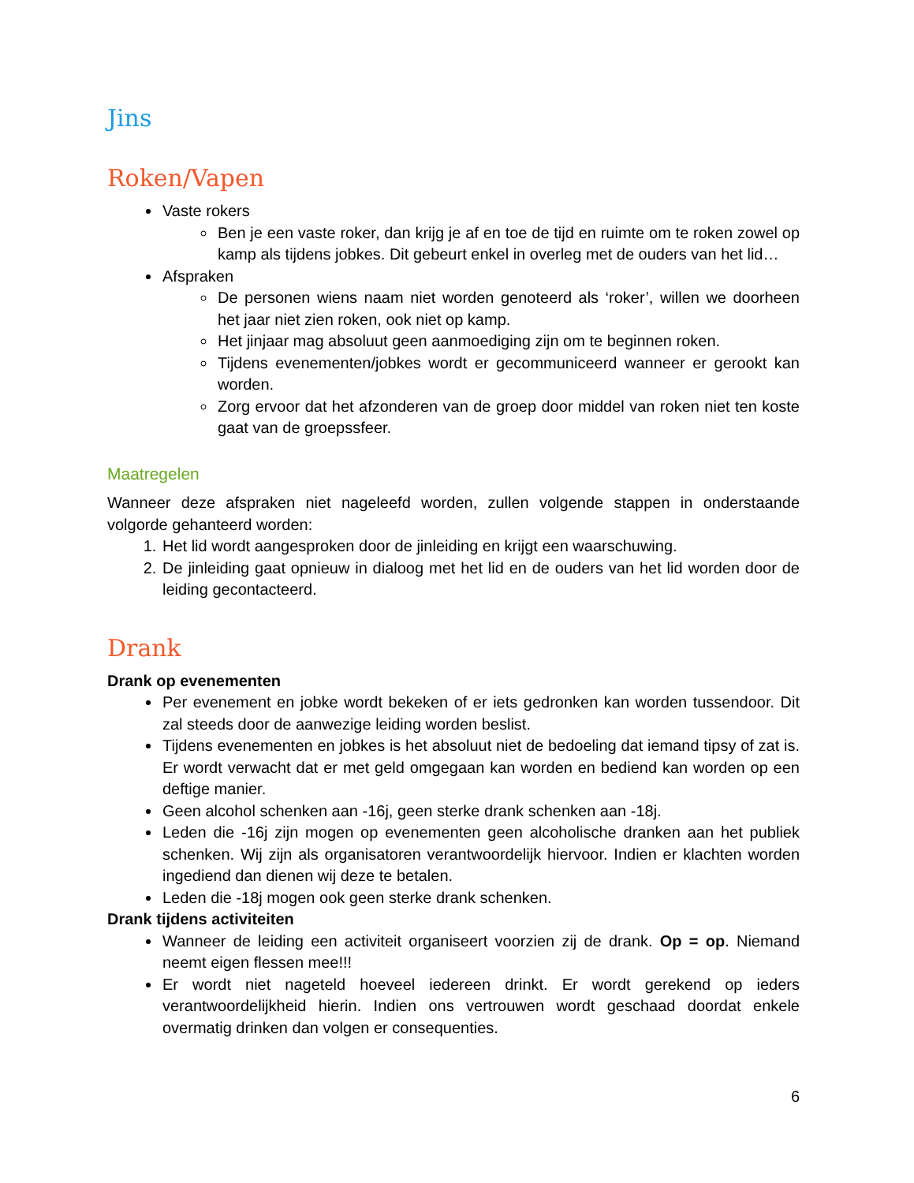Jins
Roken/Vapen
Vaste rokers
Ben je een vaste roker, dan krijg je af en toe de tijd en ruimte om te roken zowel op kamp als tijdens jobkes. Dit gebeurt enkel in overleg met de ouders van het lid…
Afspraken
De personen wiens naam niet worden genoteerd als ‘roker’, willen we doorheen het jaar niet zien roken, ook niet op kamp.
Het jinjaar mag absoluut geen aanmoediging zijn om te beginnen roken.
Tijdens evenementen/jobkes wordt er gecommuniceerd wanneer er gerookt kan worden.
Zorg ervoor dat het afzonderen van de groep door middel van roken niet ten koste gaat van de groepssfeer.
Maatregelen
Wanneer deze afspraken niet nageleefd worden, zullen volgende stappen in onderstaande volgorde gehanteerd worden:
1. Het lid wordt aangesproken door de jinleiding en krijgt een waarschuwing.
2. De jinleiding gaat opnieuw in dialoog met het lid en de ouders van het lid worden door de leiding gecontacteerd.
Drank
Drank op evenementen
Per evenement en jobke wordt bekeken of er iets gedronken kan worden tussendoor. Dit zal steeds door de aanwezige leiding worden beslist.
Tijdens evenementen en jobkes is het absoluut niet de bedoeling dat iemand tipsy of zat is. Er wordt verwacht dat er met geld omgegaan kan worden en bediend kan worden op een deftige manier.
Geen alcohol schenken aan -16j, geen sterke drank schenken aan -18j.
Leden die -16j zijn mogen op evenementen geen alcoholische dranken aan het publiek schenken. Wij zijn als organisatoren verantwoordelijk hiervoor. Indien er klachten worden ingediend dan dienen wij deze te betalen.
Leden die -18j mogen ook geen sterke drank schenken.
Drank tijdens activiteiten
Wanneer de leiding een activiteit organiseert voorzien zij de drank. Op = op. Niemand neemt eigen flessen mee!!!
Er wordt niet nageteld hoeveel iedereen drinkt. Er wordt gerekend op ieders verantwoordelijkheid hierin. Indien ons vertrouwen wordt geschaad doordat enkele overmatig drinken dan volgen er consequenties.
6